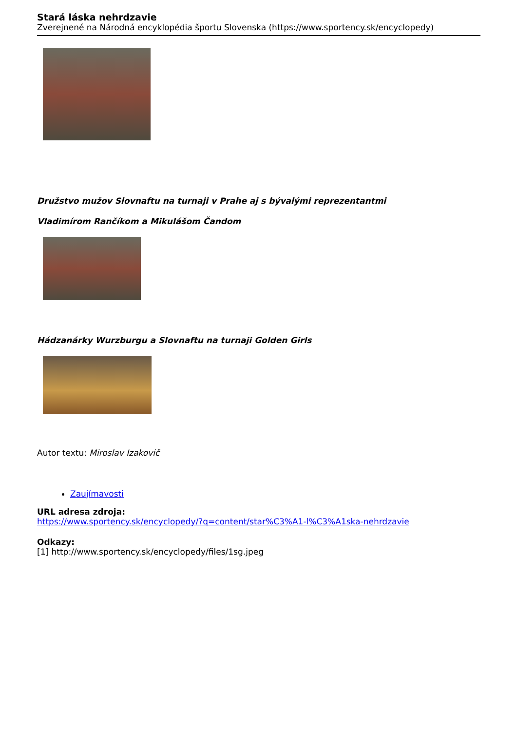Stará láska nehrdzavie
Zverejnené na Národná encyklopédia športu Slovenska (https://www.sportency.sk/encyclopedy)
Družstvo mužov Slovnaftu na turnaji v Prahe aj s bývalými reprezentantmi
Vladimírom Rančíkom a Mikulášom Čandom
Hádzanárky Wurzburgu a Slovnaftu na turnaji Golden Girls
Autor textu: Miroslav Izakovič
Zaujímavosti
URL adresa zdroja:
https://www.sportency.sk/encyclopedy/?q=content/star%C3%A1-l%C3%A1ska-nehrdzavie
Odkazy:
[1] http://www.sportency.sk/encyclopedy/files/1sg.jpeg